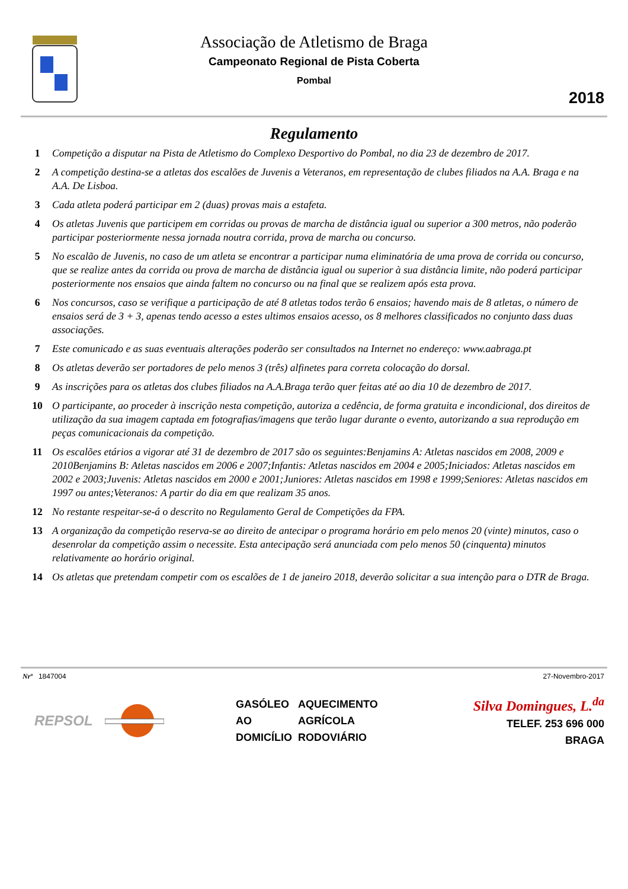Associação de Atletismo de Braga
Campeonato Regional de Pista Coberta
Pombal
2018
Regulamento
1 Competição a disputar na Pista de Atletismo do Complexo Desportivo do Pombal, no dia 23 de dezembro de 2017.
2 A competição destina-se a atletas dos escalões de Juvenis a Veteranos, em representação de clubes filiados na A.A. Braga e na A.A. De Lisboa.
3 Cada atleta poderá participar em 2 (duas) provas mais a estafeta.
4 Os atletas Juvenis que participem em corridas ou provas de marcha de distância igual ou superior a 300 metros, não poderão participar posteriormente nessa jornada noutra corrida, prova de marcha ou concurso.
5 No escalão de Juvenis, no caso de um atleta se encontrar a participar numa eliminatória de uma prova de corrida ou concurso, que se realize antes da corrida ou prova de marcha de distância igual ou superior à sua distância limite, não poderá participar posteriormente nos ensaios que ainda faltem no concurso ou na final que se realizem após esta prova.
6 Nos concursos, caso se verifique a participação de até 8 atletas todos terão 6 ensaios; havendo mais de 8 atletas, o número de ensaios será de 3 + 3, apenas tendo acesso a estes ultimos ensaios acesso, os 8 melhores classificados no conjunto dass duas associações.
7 Este comunicado e as suas eventuais alterações poderão ser consultados na Internet no endereço: www.aabraga.pt
8 Os atletas deverão ser portadores de pelo menos 3 (três) alfinetes para correta colocação do dorsal.
9 As inscrições para os atletas dos clubes filiados na A.A.Braga terão quer feitas até ao dia 10 de dezembro de 2017.
10 O participante, ao proceder à inscrição nesta competição, autoriza a cedência, de forma gratuita e incondicional, dos direitos de utilização da sua imagem captada em fotografias/imagens que terão lugar durante o evento, autorizando a sua reprodução em peças comunicacionais da competição.
11 Os escalões etários a vigorar até 31 de dezembro de 2017 são os seguintes:Benjamins A: Atletas nascidos em 2008, 2009 e 2010Benjamins B: Atletas nascidos em 2006 e 2007;Infantis: Atletas nascidos em 2004 e 2005;Iniciados: Atletas nascidos em 2002 e 2003;Juvenis: Atletas nascidos em 2000 e 2001;Juniores: Atletas nascidos em 1998 e 1999;Seniores: Atletas nascidos em 1997 ou antes;Veteranos: A partir do dia em que realizam 35 anos.
12 No restante respeitar-se-á o descrito no Regulamento Geral de Competições da FPA.
13 A organização da competição reserva-se ao direito de antecipar o programa horário em pelo menos 20 (vinte) minutos, caso o desenrolar da competição assim o necessite. Esta antecipação será anunciada com pelo menos 50 (cinquenta) minutos relativamente ao horário original.
14 Os atletas que pretendam competir com os escalões de 1 de janeiro 2018, deverão solicitar a sua intenção para o DTR de Braga.
Nrº 1847004 27-Novembro-2017
REPSOL
GASÓLEO
AO
DOMICÍLIO
AQUECIMENTO
AGRÍCOLA
RODOVIÁRIO
Silva Domingues, L.<sup>da</sup>
TELEF. 253 696 000
BRAGA